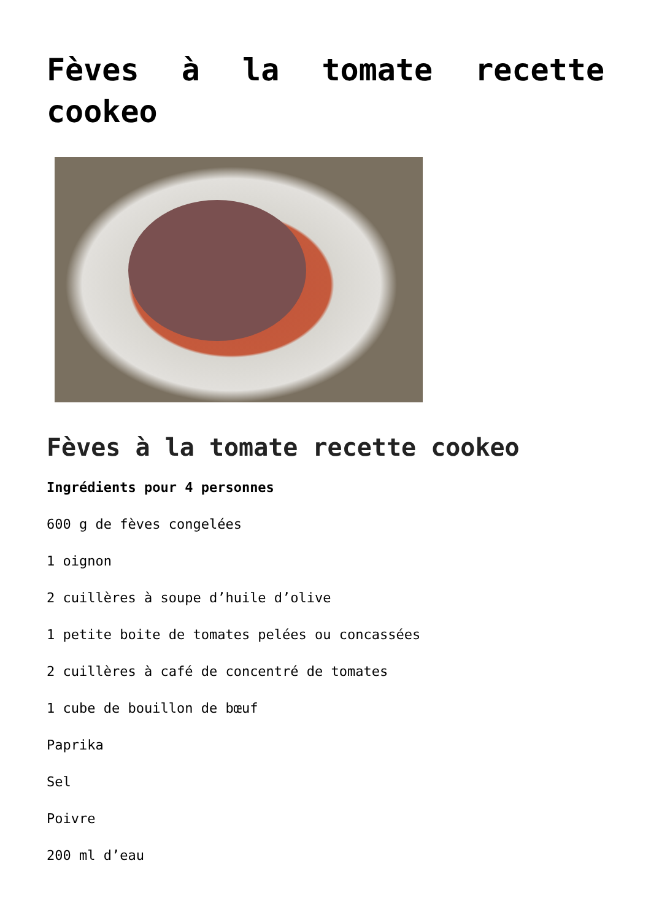Fèves à la tomate recette cookeo
Fèves à la tomate recette cookeo
Ingrédients pour 4 personnes
600 g de fèves congelées
1 oignon
2 cuillères à soupe d’huile d’olive
1 petite boite de tomates pelées ou concassées
2 cuillères à café de concentré de tomates
1 cube de bouillon de bœuf
Paprika
Sel
Poivre
200 ml d’eau